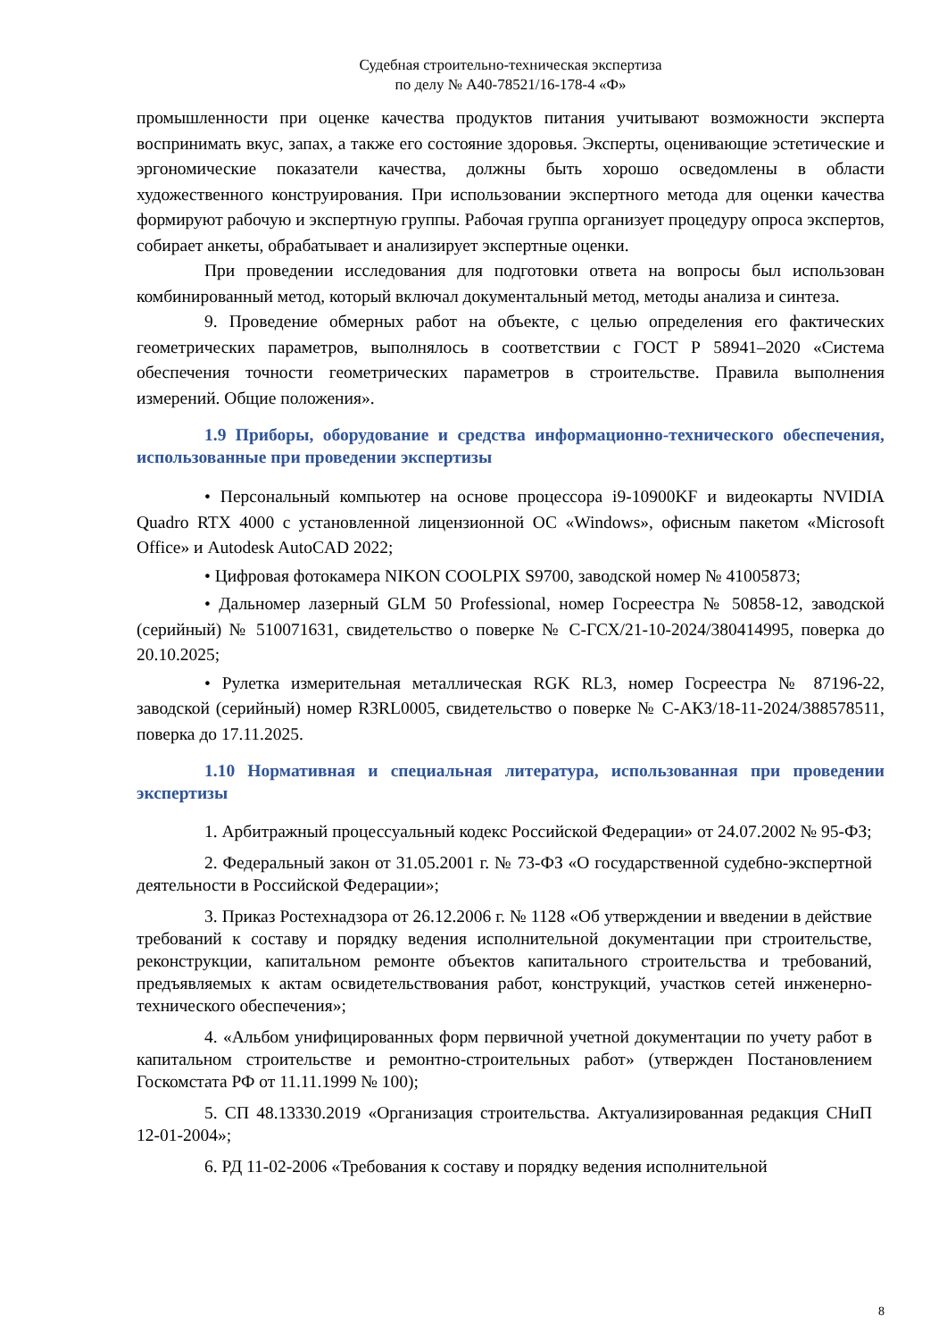Судебная строительно-техническая экспертиза
по делу № А40-78521/16-178-4 «Ф»
промышленности при оценке качества продуктов питания учитывают возможности эксперта воспринимать вкус, запах, а также его состояние здоровья. Эксперты, оценивающие эстетические и эргономические показатели качества, должны быть хорошо осведомлены в области художественного конструирования. При использовании экспертного метода для оценки качества формируют рабочую и экспертную группы. Рабочая группа организует процедуру опроса экспертов, собирает анкеты, обрабатывает и анализирует экспертные оценки.
При проведении исследования для подготовки ответа на вопросы был использован комбинированный метод, который включал документальный метод, методы анализа и синтеза.
9. Проведение обмерных работ на объекте, с целью определения его фактических геометрических параметров, выполнялось в соответствии с ГОСТ Р 58941–2020 «Система обеспечения точности геометрических параметров в строительстве. Правила выполнения измерений. Общие положения».
1.9 Приборы, оборудование и средства информационно-технического обеспечения, использованные при проведении экспертизы
• Персональный компьютер на основе процессора i9-10900KF и видеокарты NVIDIA Quadro RTX 4000 с установленной лицензионной ОС «Windows», офисным пакетом «Microsoft Office» и Autodesk AutoCAD 2022;
• Цифровая фотокамера NIKON COOLPIX S9700, заводской номер № 41005873;
• Дальномер лазерный GLM 50 Professional, номер Госреестра № 50858-12, заводской (серийный) № 510071631, свидетельство о поверке № С-ГСХ/21-10-2024/380414995, поверка до 20.10.2025;
• Рулетка измерительная металлическая RGK RL3, номер Госреестра № 87196-22, заводской (серийный) номер R3RL0005, свидетельство о поверке № С-АКЗ/18-11-2024/388578511, поверка до 17.11.2025.
1.10 Нормативная и специальная литература, использованная при проведении экспертизы
1. Арбитражный процессуальный кодекс Российской Федерации» от 24.07.2002 № 95-ФЗ;
2. Федеральный закон от 31.05.2001 г. № 73-ФЗ «О государственной судебно-экспертной деятельности в Российской Федерации»;
3. Приказ Ростехнадзора от 26.12.2006 г. № 1128 «Об утверждении и введении в действие требований к составу и порядку ведения исполнительной документации при строительстве, реконструкции, капитальном ремонте объектов капитального строительства и требований, предъявляемых к актам освидетельствования работ, конструкций, участков сетей инженерно-технического обеспечения»;
4. «Альбом унифицированных форм первичной учетной документации по учету работ в капитальном строительстве и ремонтно-строительных работ» (утвержден Постановлением Госкомстата РФ от 11.11.1999 № 100);
5. СП 48.13330.2019 «Организация строительства. Актуализированная редакция СНиП 12-01-2004»;
6. РД 11-02-2006 «Требования к составу и порядку ведения исполнительной
8